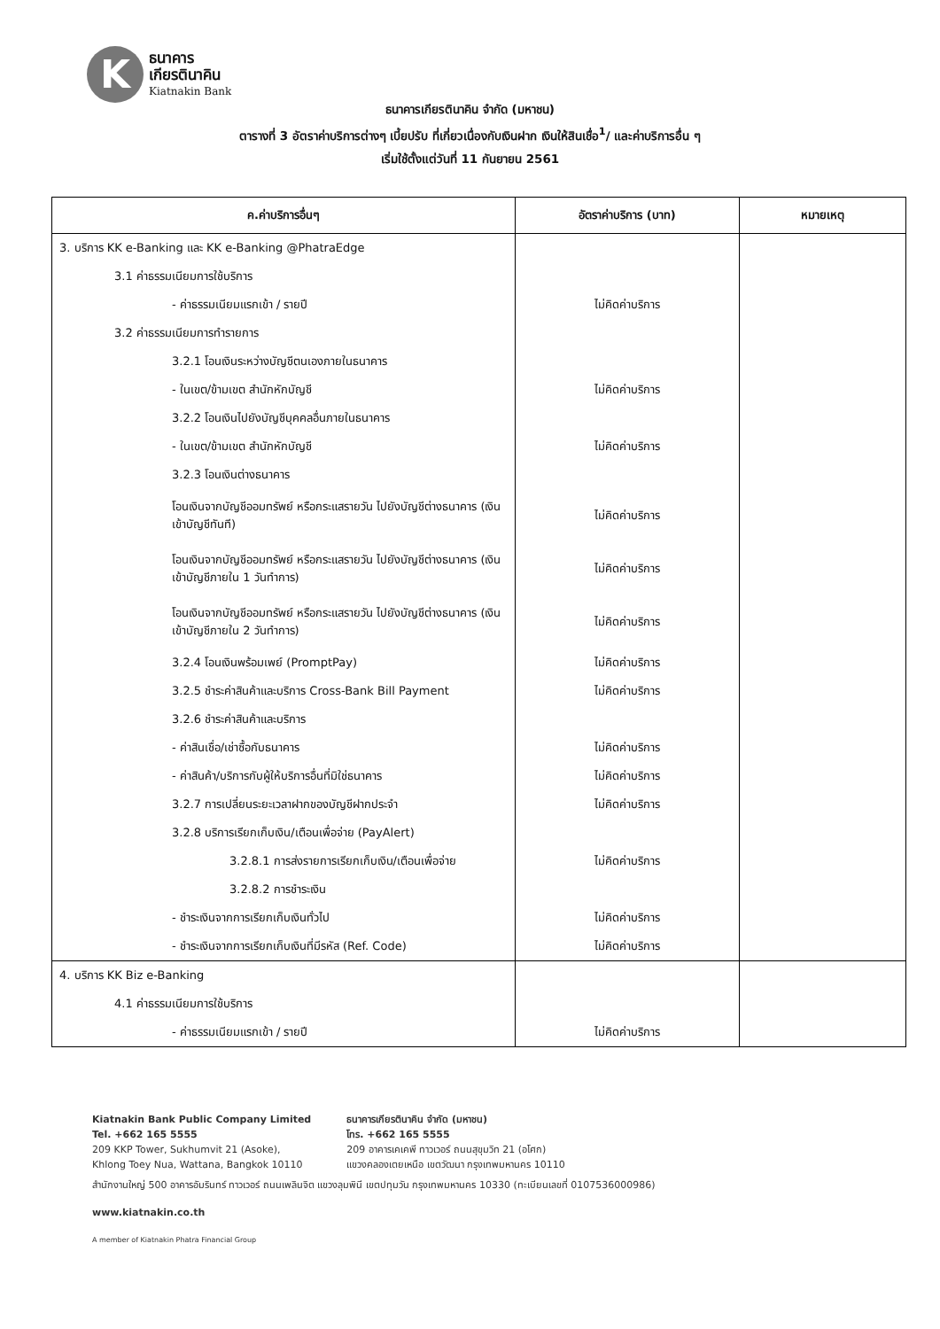K
ธนาคาร
เกียรตินาคิน
Kiatnakin Bank
ธนาคารเกียรตินาคิน จำกัด (มหาชน)
ตารางที่ 3 อัตราค่าบริการต่างๆ เบี้ยปรับ ที่เกี่ยวเนื่องกับเงินฝาก เงินให้สินเชื่อ<sup>1</sup>/ และค่าบริการอื่น ๆ
เริ่มใช้ตั้งแต่วันที่ 11 กันยายน 2561
| ค.ค่าบริการอื่นๆ | อัตราค่าบริการ (บาท) | หมายเหตุ |
| --- | --- | --- |
| 3. บริการ KK e-Banking และ KK e-Banking @PhatraEdge | | |
| 3.1 ค่าธรรมเนียมการใช้บริการ | | |
| - ค่าธรรมเนียมแรกเข้า / รายปี | ไม่คิดค่าบริการ | |
| 3.2 ค่าธรรมเนียมการทำรายการ | | |
| 3.2.1 โอนเงินระหว่างบัญชีตนเองภายในธนาคาร | | |
| - ในเขต/ข้ามเขต สำนักหักบัญชี | ไม่คิดค่าบริการ | |
| 3.2.2 โอนเงินไปยังบัญชีบุคคลอื่นภายในธนาคาร | | |
| - ในเขต/ข้ามเขต สำนักหักบัญชี | ไม่คิดค่าบริการ | |
| 3.2.3 โอนเงินต่างธนาคาร | | |
| โอนเงินจากบัญชีออมทรัพย์ หรือกระแสรายวัน ไปยังบัญชีต่างธนาคาร (เงินเข้าบัญชีทันที) | ไม่คิดค่าบริการ | |
| โอนเงินจากบัญชีออมทรัพย์ หรือกระแสรายวัน ไปยังบัญชีต่างธนาคาร (เงินเข้าบัญชีภายใน 1 วันทำการ) | ไม่คิดค่าบริการ | |
| โอนเงินจากบัญชีออมทรัพย์ หรือกระแสรายวัน ไปยังบัญชีต่างธนาคาร (เงินเข้าบัญชีภายใน 2 วันทำการ) | ไม่คิดค่าบริการ | |
| 3.2.4 โอนเงินพร้อมเพย์ (PromptPay) | ไม่คิดค่าบริการ | |
| 3.2.5 ชำระค่าสินค้าและบริการ Cross-Bank Bill Payment | ไม่คิดค่าบริการ | |
| 3.2.6 ชำระค่าสินค้าและบริการ | | |
| - ค่าสินเชื่อ/เช่าซื้อกับธนาคาร | ไม่คิดค่าบริการ | |
| - ค่าสินค้า/บริการกับผู้ให้บริการอื่นที่มิใช่ธนาคาร | ไม่คิดค่าบริการ | |
| 3.2.7 การเปลี่ยนระยะเวลาฝากของบัญชีฝากประจำ | ไม่คิดค่าบริการ | |
| 3.2.8 บริการเรียกเก็บเงิน/เตือนเพื่อจ่าย (PayAlert) | | |
| 3.2.8.1 การส่งรายการเรียกเก็บเงิน/เตือนเพื่อจ่าย | ไม่คิดค่าบริการ | |
| 3.2.8.2 การชำระเงิน | | |
| - ชำระเงินจากการเรียกเก็บเงินทั่วไป | ไม่คิดค่าบริการ | |
| - ชำระเงินจากการเรียกเก็บเงินที่มีรหัส (Ref. Code) | ไม่คิดค่าบริการ | |
| 4. บริการ KK Biz e-Banking | | |
| 4.1 ค่าธรรมเนียมการใช้บริการ | | |
| - ค่าธรรมเนียมแรกเข้า / รายปี | ไม่คิดค่าบริการ | |
Kiatnakin Bank Public Company Limited
Tel. +662 165 5555
209 KKP Tower, Sukhumvit 21 (Asoke),
Khlong Toey Nua, Wattana, Bangkok 10110
ธนาคารเกียรตินาคิน จำกัด (มหาชน)
โทร. +662 165 5555
209 อาคารเคเคพี ทาวเวอร์ ถนนสุขุมวิท 21 (อโศก)
แขวงคลองเตยเหนือ เขตวัฒนา กรุงเทพมหานคร 10110
สำนักงานใหญ่ 500 อาคารอัมรินทร์ ทาวเวอร์ ถนนเพลินจิต แขวงลุมพินี เขตปทุมวัน กรุงเทพมหานคร 10330 (ทะเบียนเลขที่ 0107536000986)
www.kiatnakin.co.th
A member of Kiatnakin Phatra Financial Group